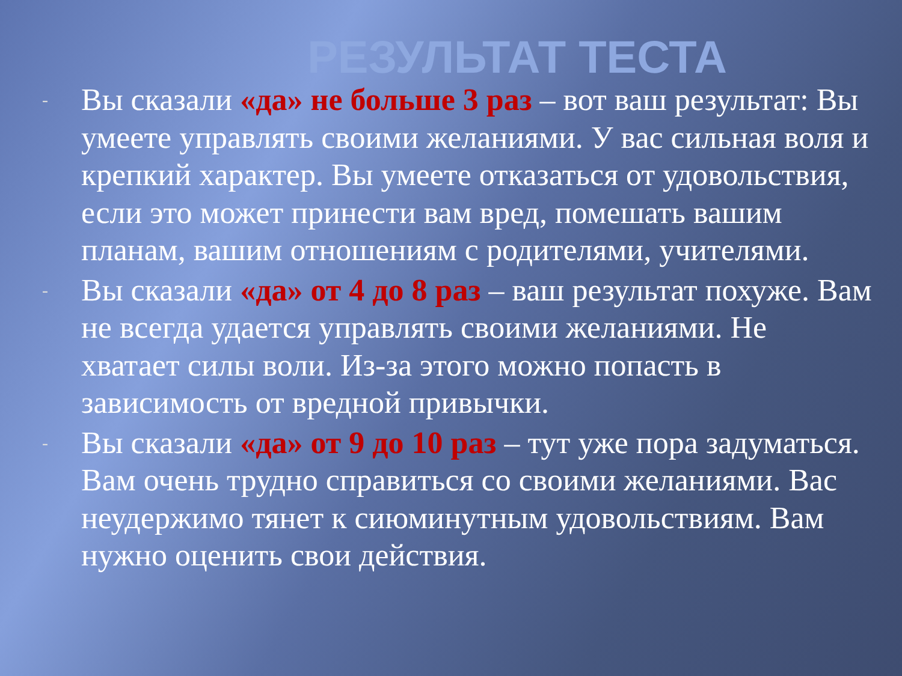РЕЗУЛЬТАТ ТЕСТА
-
Вы сказали «да» не больше 3 раз – вот ваш результат: Вы умеете управлять своими желаниями. У вас сильная воля и крепкий характер. Вы умеете отказаться от удовольствия, если это может принести вам вред, помешать вашим планам, вашим отношениям с родителями, учителями.
-
Вы сказали «да» от 4 до 8 раз – ваш результат похуже. Вам не всегда удается управлять своими желаниями. Не хватает силы воли. Из-за этого можно попасть в зависимость от вредной привычки.
-
Вы сказали «да» от 9 до 10 раз – тут уже пора задуматься.
Вам очень трудно справиться со своими желаниями. Вас неудержимо тянет к сиюминутным удовольствиям. Вам нужно оценить свои действия.